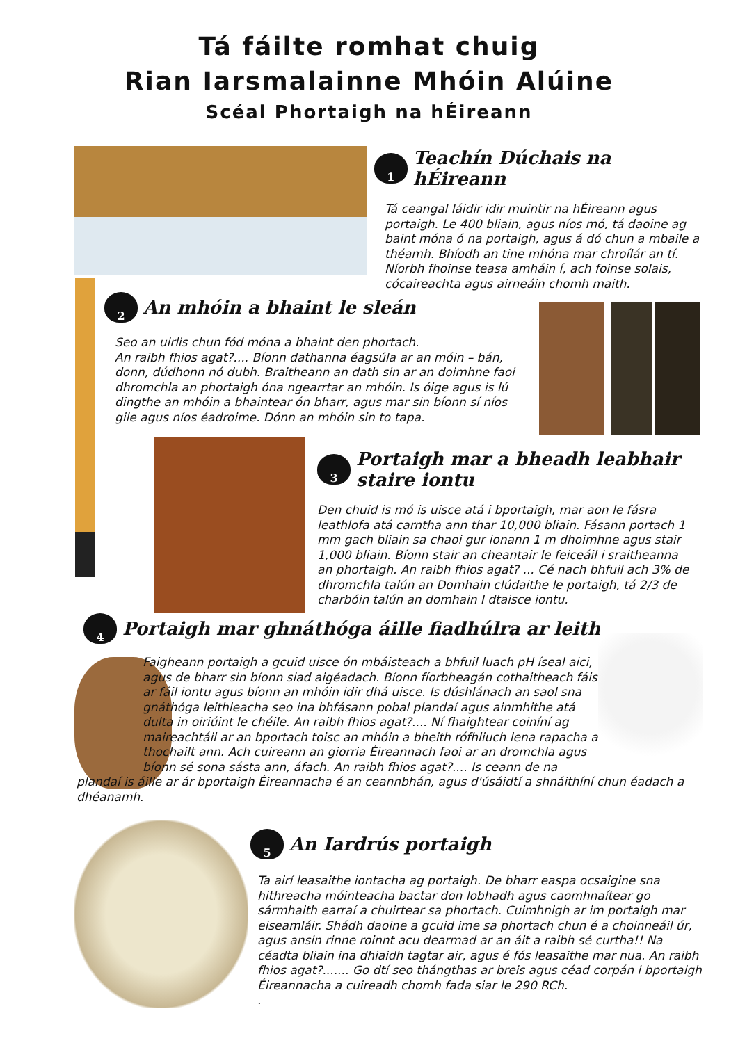Tá fáilte romhat chuig
Rian Iarsmalainne Mhóin Alúine
Scéal Phortaigh na hÉireann
1 Teachín Dúchais na hÉireann
Tá ceangal láidir idir muintir na hÉireann agus portaigh. Le 400 bliain, agus níos mó, tá daoine ag baint móna ó na portaigh, agus á dó chun a mbaile a théamh. Bhíodh an tine mhóna mar chroílár an tí. Níorbh fhoinse teasa amháin í, ach foinse solais, cócaireachta agus airneáin chomh maith.
2 An mhóin a bhaint le sleán
Seo an uirlis chun fód móna a bhaint den phortach.
An raibh fhios agat?.... Bíonn dathanna éagsúla ar an móin – bán, donn, dúdhonn nó dubh. Braitheann an dath sin ar an doimhne faoi dhromchla an phortaigh óna ngearrtar an mhóin. Is óige agus is lú dingthe an mhóin a bhaintear ón bharr, agus mar sin bíonn sí níos gile agus níos éadroime. Dónn an mhóin sin to tapa.
3 Portaigh mar a bheadh leabhair
staire iontu
Den chuid is mó is uisce atá i bportaigh, mar aon le fásra leathlofa atá carntha ann thar 10,000 bliain. Fásann portach 1 mm gach bliain sa chaoi gur ionann 1 m dhoimhne agus stair 1,000 bliain. Bíonn stair an cheantair le feiceáil i sraitheanna an phortaigh. An raibh fhios agat? ... Cé nach bhfuil ach 3% de dhromchla talún an Domhain clúdaithe le portaigh, tá 2/3 de charbóin talún an domhain I dtaisce iontu.
4 Portaigh mar ghnáthóga áille fiadhúlra ar leith
Faigheann portaigh a gcuid uisce ón mbáisteach a bhfuil luach pH íseal aici, agus de bharr sin bíonn siad aigéadach. Bíonn fíorbheagán cothaitheach fáis ar fáil iontu agus bíonn an mhóin idir dhá uisce. Is dúshlánach an saol sna gnáthóga leithleacha seo ina bhfásann pobal plandaí agus ainmhithe atá dulta in oiriúint le chéile. An raibh fhios agat?.... Ní fhaightear coiníní ag maireachtáil ar an bportach toisc an mhóin a bheith rófhliuch lena rapacha a thochailt ann. Ach cuireann an giorria Éireannach faoi ar an dromchla agus bíonn sé sona sásta ann, áfach. An raibh fhios agat?.... Is ceann de na
plandaí is áille ar ár bportaigh Éireannacha é an ceannbhán, agus d'úsáidtí a shnáithíní chun éadach a dhéanamh.
5 An Iardrús portaigh
Ta airí leasaithe iontacha ag portaigh. De bharr easpa ocsaigine sna hithreacha móinteacha bactar don lobhadh agus caomhnaítear go sármhaith earraí a chuirtear sa phortach. Cuimhnigh ar im portaigh mar eiseamláir. Shádh daoine a gcuid ime sa phortach chun é a choinneáil úr, agus ansin rinne roinnt acu dearmad ar an áit a raibh sé curtha!! Na céadta bliain ina dhiaidh tagtar air, agus é fós leasaithe mar nua. An raibh fhios agat?....... Go dtí seo thángthas ar breis agus céad corpán i bportaigh Éireannacha a cuireadh chomh fada siar le 290 RCh.
.